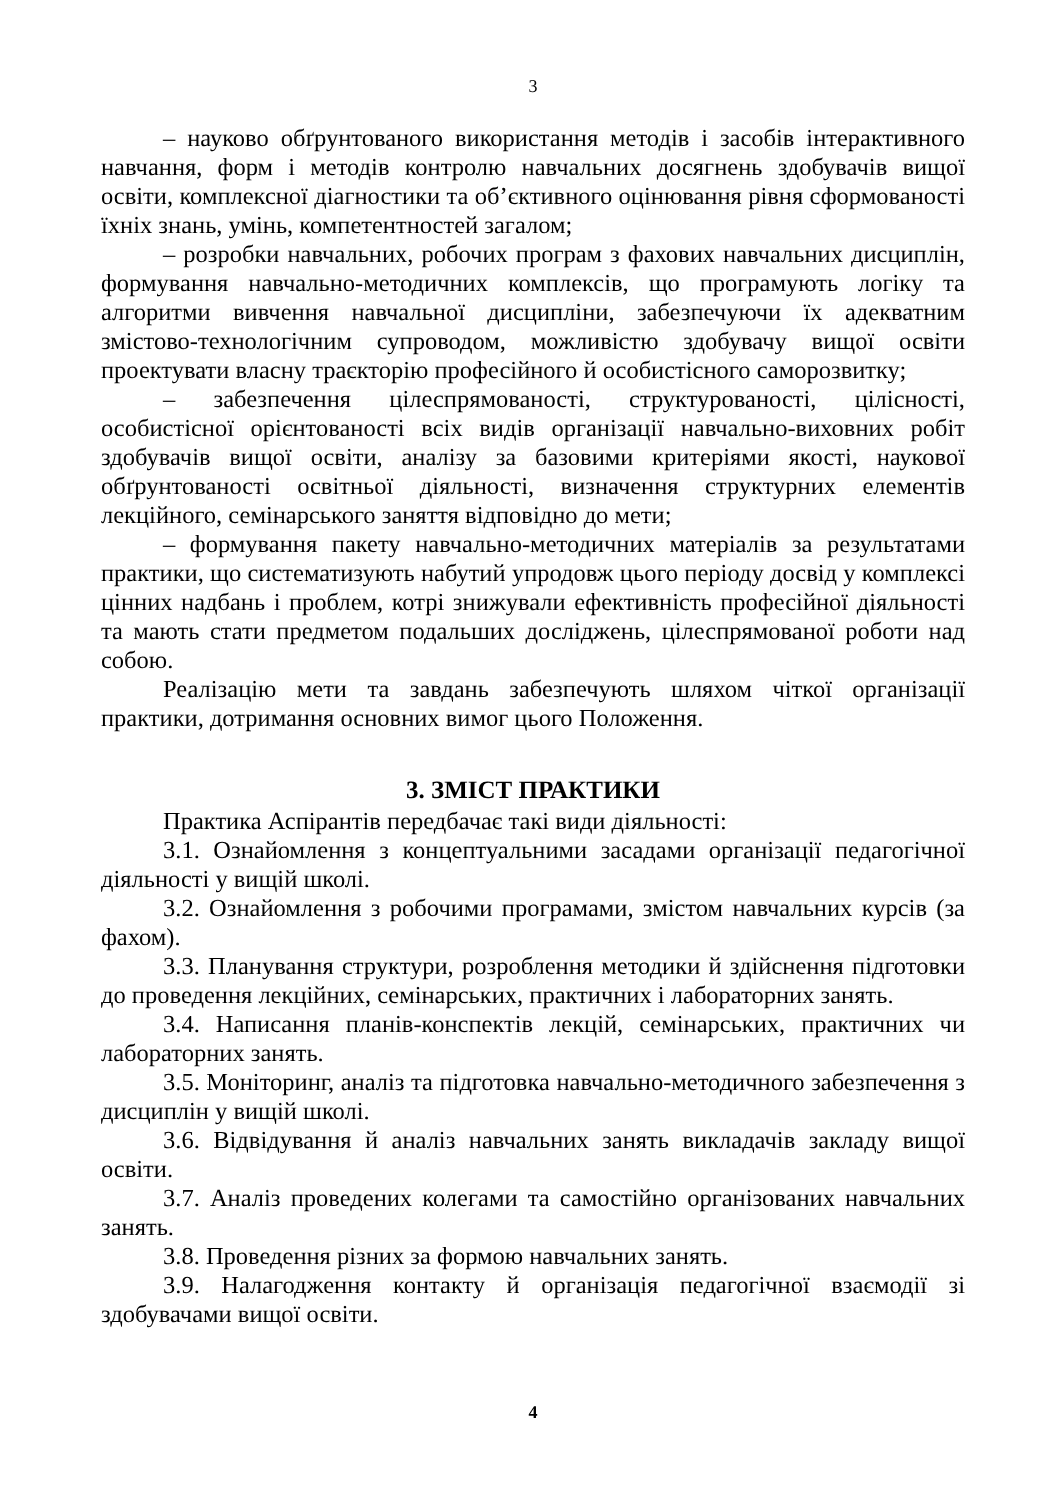3
– науково обґрунтованого використання методів і засобів інтерактивного навчання, форм і методів контролю навчальних досягнень здобувачів вищої освіти, комплексної діагностики та об’єктивного оцінювання рівня сформованості їхніх знань, умінь, компетентностей загалом;
– розробки навчальних, робочих програм з фахових навчальних дисциплін, формування навчально-методичних комплексів, що програмують логіку та алгоритми вивчення навчальної дисципліни, забезпечуючи їх адекватним змістово-технологічним супроводом, можливістю здобувачу вищої освіти проектувати власну траєкторію професійного й особистісного саморозвитку;
– забезпечення цілеспрямованості, структурованості, цілісності, особистісної орієнтованості всіх видів організації навчально-виховних робіт здобувачів вищої освіти, аналізу за базовими критеріями якості, наукової обґрунтованості освітньої діяльності, визначення структурних елементів лекційного, семінарського заняття відповідно до мети;
– формування пакету навчально-методичних матеріалів за результатами практики, що систематизують набутий упродовж цього періоду досвід у комплексі цінних надбань і проблем, котрі знижували ефективність професійної діяльності та мають стати предметом подальших досліджень, цілеспрямованої роботи над собою.
Реалізацію мети та завдань забезпечують шляхом чіткої організації практики, дотримання основних вимог цього Положення.
3. ЗМІСТ ПРАКТИКИ
Практика Аспірантів передбачає такі види діяльності:
3.1. Ознайомлення з концептуальними засадами організації педагогічної діяльності у вищій школі.
3.2. Ознайомлення з робочими програмами, змістом навчальних курсів (за фахом).
3.3. Планування структури, розроблення методики й здійснення підготовки до проведення лекційних, семінарських, практичних і лабораторних занять.
3.4. Написання планів-конспектів лекцій, семінарських, практичних чи лабораторних занять.
3.5. Моніторинг, аналіз та підготовка навчально-методичного забезпечення з дисциплін у вищій школі.
3.6. Відвідування й аналіз навчальних занять викладачів закладу вищої освіти.
3.7. Аналіз проведених колегами та самостійно організованих навчальних занять.
3.8. Проведення різних за формою навчальних занять.
3.9. Налагодження контакту й організація педагогічної взаємодії зі здобувачами вищої освіти.
4